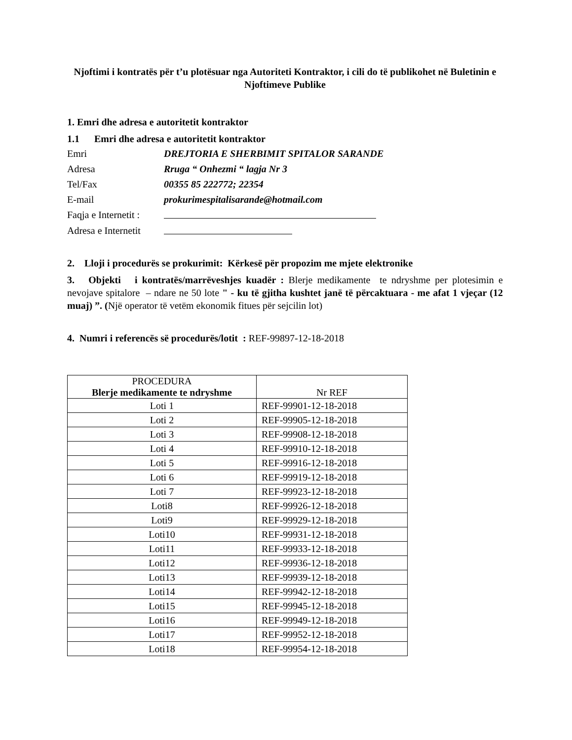Njoftimi i kontratës për t’u plotësuar nga Autoriteti Kontraktor, i cili do të publikohet në Buletinin e Njoftimeve Publike
1. Emri dhe adresa e autoritetit kontraktor
1.1 Emri dhe adresa e autoritetit kontraktor
Emri
DREJTORIA E SHERBIMIT SPITALOR SARANDE
Adresa
Rruga “ Onhezmi “ lagja Nr 3
Tel/Fax
00355 85 222772; 22354
E-mail
prokurimespitalisarande@hotmail.com
Faqja e Internetit :
Adresa e Internetit
2. Lloji i procedurës se prokurimit: Kërkesë për propozim me mjete elektronike
3. Objekti i kontratës/marrëveshjes kuadër : Blerje medikamente te ndryshme per plotesimin e nevojave spitalore – ndare ne 50 lote " - ku të gjitha kushtet janë të përcaktuara - me afat 1 vjeçar (12 muaj) ”. (Një operator të vetëm ekonomik fitues për sejcilin lot)
4. Numri i referencës së procedurës/lotit : REF-99897-12-18-2018
| PROCEDURA Blerje medikamente te ndryshme | Nr REF |
| --- | --- |
| Loti 1 | REF-99901-12-18-2018 |
| Loti 2 | REF-99905-12-18-2018 |
| Loti 3 | REF-99908-12-18-2018 |
| Loti 4 | REF-99910-12-18-2018 |
| Loti 5 | REF-99916-12-18-2018 |
| Loti 6 | REF-99919-12-18-2018 |
| Loti 7 | REF-99923-12-18-2018 |
| Loti8 | REF-99926-12-18-2018 |
| Loti9 | REF-99929-12-18-2018 |
| Loti10 | REF-99931-12-18-2018 |
| Loti11 | REF-99933-12-18-2018 |
| Loti12 | REF-99936-12-18-2018 |
| Loti13 | REF-99939-12-18-2018 |
| Loti14 | REF-99942-12-18-2018 |
| Loti15 | REF-99945-12-18-2018 |
| Loti16 | REF-99949-12-18-2018 |
| Loti17 | REF-99952-12-18-2018 |
| Loti18 | REF-99954-12-18-2018 |